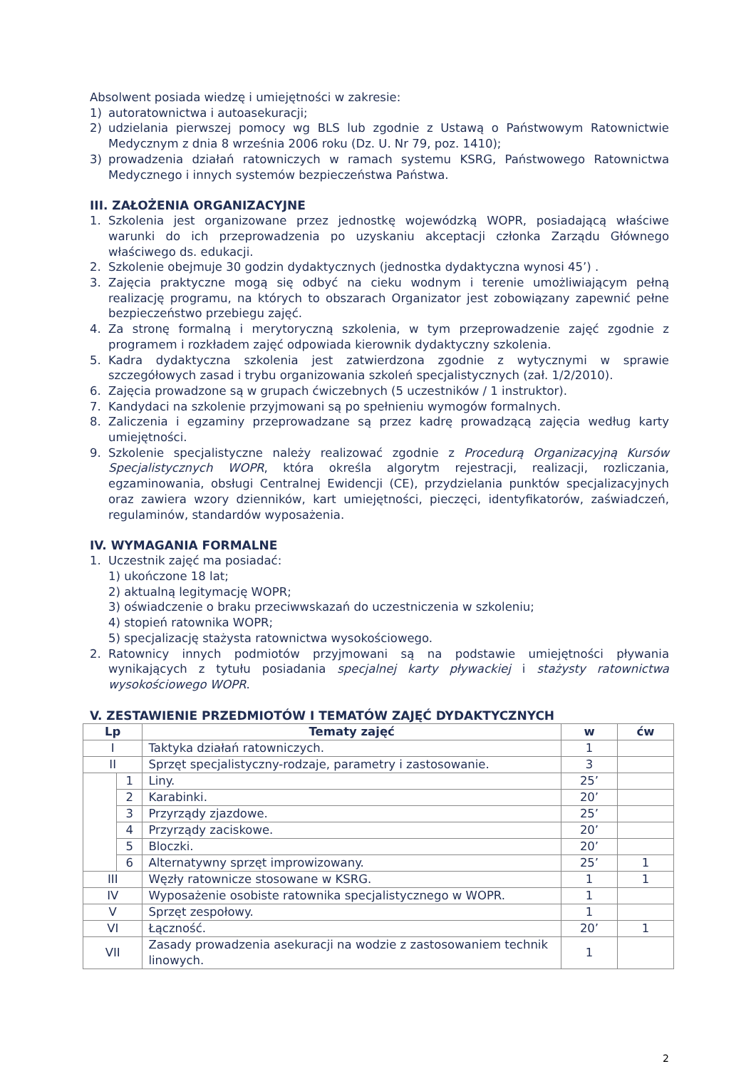Absolwent posiada wiedzę i umiejętności w zakresie:
1) autoratownictwa i autoasekuracji;
2) udzielania pierwszej pomocy wg BLS lub zgodnie z Ustawą o Państwowym Ratownictwie Medycznym z dnia 8 września 2006 roku (Dz. U. Nr 79, poz. 1410);
3) prowadzenia działań ratowniczych w ramach systemu KSRG, Państwowego Ratownictwa Medycznego i innych systemów bezpieczeństwa Państwa.
III. ZAŁOŻENIA ORGANIZACYJNE
1. Szkolenia jest organizowane przez jednostkę wojewódzką WOPR, posiadającą właściwe warunki do ich przeprowadzenia po uzyskaniu akceptacji członka Zarządu Głównego właściwego ds. edukacji.
2. Szkolenie obejmuje 30 godzin dydaktycznych (jednostka dydaktyczna wynosi 45’) .
3. Zajęcia praktyczne mogą się odbyć na cieku wodnym i terenie umożliwiającym pełną realizację programu, na których to obszarach Organizator jest zobowiązany zapewnić pełne bezpieczeństwo przebiegu zajęć.
4. Za stronę formalną i merytoryczną szkolenia, w tym przeprowadzenie zajęć zgodnie z programem i rozkładem zajęć odpowiada kierownik dydaktyczny szkolenia.
5. Kadra dydaktyczna szkolenia jest zatwierdzona zgodnie z wytycznymi w sprawie szczegółowych zasad i trybu organizowania szkoleń specjalistycznych (zał. 1/2/2010).
6. Zajęcia prowadzone są w grupach ćwiczebnych (5 uczestników / 1 instruktor).
7. Kandydaci na szkolenie przyjmowani są po spełnieniu wymogów formalnych.
8. Zaliczenia i egzaminy przeprowadzane są przez kadrę prowadzącą zajęcia według karty umiejętności.
9. Szkolenie specjalistyczne należy realizować zgodnie z Procedurą Organizacyjną Kursów Specjalistycznych WOPR, która określa algorytm rejestracji, realizacji, rozliczania, egzaminowania, obsługi Centralnej Ewidencji (CE), przydzielania punktów specjalizacyjnych oraz zawiera wzory dzienników, kart umiejętności, pieczęci, identyfikatorów, zaświadczeń, regulaminów, standardów wyposażenia.
IV. WYMAGANIA FORMALNE
1. Uczestnik zajęć ma posiadać:
1) ukończone 18 lat;
2) aktualną legitymację WOPR;
3) oświadczenie o braku przeciwwskazań do uczestniczenia w szkoleniu;
4) stopień ratownika WOPR;
5) specjalizację stażysta ratownictwa wysokościowego.
2. Ratownicy innych podmiotów przyjmowani są na podstawie umiejętności pływania wynikających z tytułu posiadania specjalnej karty pływackiej i stażysty ratownictwa wysokościowego WOPR.
V. ZESTAWIENIE PRZEDMIOTÓW I TEMATÓW ZAJĘĆ DYDAKTYCZNYCH
| Lp | | Tematy zajęć | w | ćw |
| --- | --- | --- | --- | --- |
| I | | Taktyka działań ratowniczych. | 1 | |
| II | | Sprzęt specjalistyczny-rodzaje, parametry i zastosowanie. | 3 | |
| | 1 | Liny. | 25’ | |
| | 2 | Karabinki. | 20’ | |
| | 3 | Przyrządy zjazdowe. | 25’ | |
| | 4 | Przyrządy zaciskowe. | 20’ | |
| | 5 | Bloczki. | 20’ | |
| | 6 | Alternatywny sprzęt improwizowany. | 25’ | 1 |
| III | | Węzły ratownicze stosowane w KSRG. | 1 | 1 |
| IV | | Wyposażenie osobiste ratownika specjalistycznego w WOPR. | 1 | |
| V | | Sprzęt zespołowy. | 1 | |
| VI | | Łączność. | 20’ | 1 |
| VII | | Zasady prowadzenia asekuracji na wodzie z zastosowaniem technik linowych. | 1 | |
2